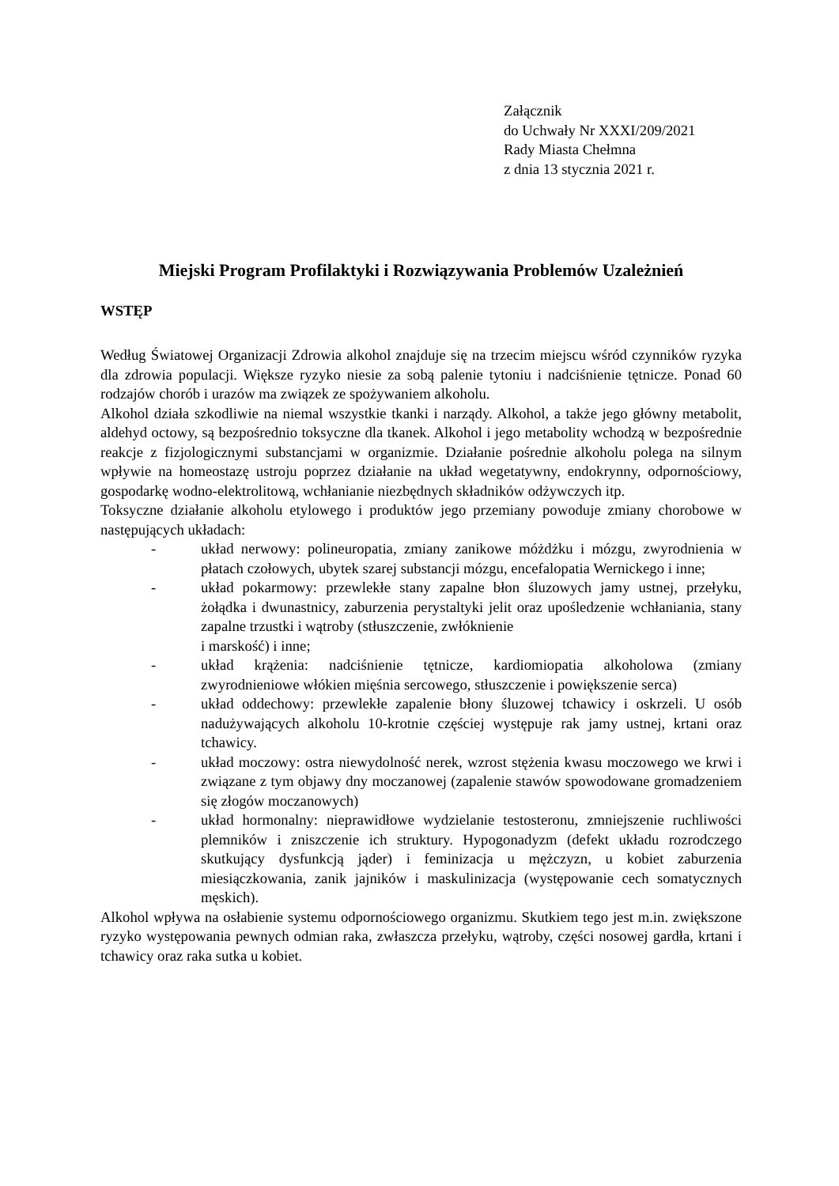Załącznik
do Uchwały Nr XXXI/209/2021
Rady Miasta Chełmna
z dnia 13 stycznia 2021 r.
Miejski Program Profilaktyki i Rozwiązywania Problemów Uzależnień
WSTĘP
Według Światowej Organizacji Zdrowia alkohol znajduje się na trzecim miejscu wśród czynników ryzyka dla zdrowia populacji. Większe ryzyko niesie za sobą palenie tytoniu i nadciśnienie tętnicze. Ponad 60 rodzajów chorób i urazów ma związek ze spożywaniem alkoholu.
Alkohol działa szkodliwie na niemal wszystkie tkanki i narządy. Alkohol, a także jego główny metabolit, aldehyd octowy, są bezpośrednio toksyczne dla tkanek. Alkohol i jego metabolity wchodzą w bezpośrednie reakcje z fizjologicznymi substancjami w organizmie. Działanie pośrednie alkoholu polega na silnym wpływie na homeostazę ustroju poprzez działanie na układ wegetatywny, endokrynny, odpornościowy, gospodarkę wodno-elektrolitową, wchłanianie niezbędnych składników odżywczych itp.
Toksyczne działanie alkoholu etylowego i produktów jego przemiany powoduje zmiany chorobowe w następujących układach:
- układ nerwowy: polineuropatia, zmiany zanikowe móżdżku i mózgu, zwyrodnienia w płatach czołowych, ubytek szarej substancji mózgu, encefalopatia Wernickego i inne;
- układ pokarmowy: przewlekłe stany zapalne błon śluzowych jamy ustnej, przełyku, żołądka i dwunastnicy, zaburzenia perystaltyki jelit oraz upośledzenie wchłaniania, stany zapalne trzustki i wątroby (stłuszczenie, zwłóknienie
i marskość) i inne;
- układ krążenia: nadciśnienie tętnicze, kardiomiopatia alkoholowa (zmiany zwyrodnieniowe włókien mięśnia sercowego, stłuszczenie i powiększenie serca)
- układ oddechowy: przewlekłe zapalenie błony śluzowej tchawicy i oskrzeli. U osób nadużywających alkoholu 10-krotnie częściej występuje rak jamy ustnej, krtani oraz tchawicy.
- układ moczowy: ostra niewydolność nerek, wzrost stężenia kwasu moczowego we krwi i związane z tym objawy dny moczanowej (zapalenie stawów spowodowane gromadzeniem się złogów moczanowych)
- układ hormonalny: nieprawidłowe wydzielanie testosteronu, zmniejszenie ruchliwości plemników i zniszczenie ich struktury. Hypogonadyzm (defekt układu rozrodczego skutkujący dysfunkcją jąder) i feminizacja u mężczyzn, u kobiet zaburzenia miesiączkowania, zanik jajników i maskulinizacja (występowanie cech somatycznych męskich).
Alkohol wpływa na osłabienie systemu odpornościowego organizmu. Skutkiem tego jest m.in. zwiększone ryzyko występowania pewnych odmian raka, zwłaszcza przełyku, wątroby, części nosowej gardła, krtani i tchawicy oraz raka sutka u kobiet.